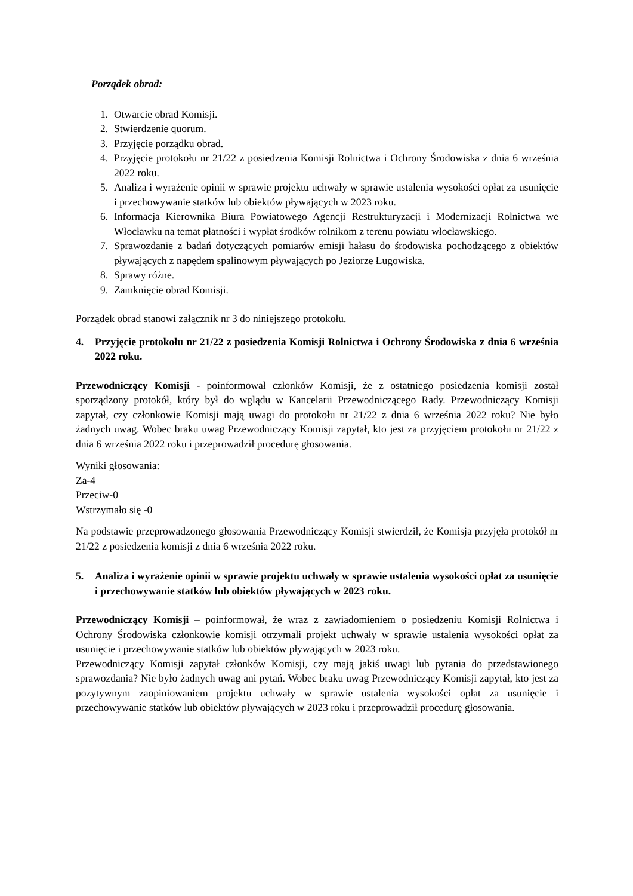Porządek obrad:
1. Otwarcie obrad Komisji.
2. Stwierdzenie quorum.
3. Przyjęcie porządku obrad.
4. Przyjęcie protokołu nr 21/22 z posiedzenia Komisji Rolnictwa i Ochrony Środowiska z dnia 6 września 2022 roku.
5. Analiza i wyrażenie opinii w sprawie projektu uchwały w sprawie ustalenia wysokości opłat za usunięcie i przechowywanie statków lub obiektów pływających w 2023 roku.
6. Informacja Kierownika Biura Powiatowego Agencji Restrukturyzacji i Modernizacji Rolnictwa we Włocławku na temat płatności i wypłat środków rolnikom z terenu powiatu włocławskiego.
7. Sprawozdanie z badań dotyczących pomiarów emisji hałasu do środowiska pochodzącego z obiektów pływających z napędem spalinowym pływających po Jeziorze Ługowiska.
8. Sprawy różne.
9. Zamknięcie obrad Komisji.
Porządek obrad stanowi załącznik nr 3 do niniejszego protokołu.
4. Przyjęcie protokołu nr 21/22 z posiedzenia Komisji Rolnictwa i Ochrony Środowiska z dnia 6 września 2022 roku.
Przewodniczący Komisji - poinformował członków Komisji, że z ostatniego posiedzenia komisji został sporządzony protokół, który był do wglądu w Kancelarii Przewodniczącego Rady. Przewodniczący Komisji zapytał, czy członkowie Komisji mają uwagi do protokołu nr 21/22 z dnia 6 września 2022 roku? Nie było żadnych uwag. Wobec braku uwag Przewodniczący Komisji zapytał, kto jest za przyjęciem protokołu nr 21/22 z dnia 6 września 2022 roku i przeprowadził procedurę głosowania.
Wyniki głosowania:
Za-4
Przeciw-0
Wstrzymało się -0
Na podstawie przeprowadzonego głosowania Przewodniczący Komisji stwierdził, że Komisja przyjęła protokół nr 21/22 z posiedzenia komisji z dnia 6 września 2022 roku.
5. Analiza i wyrażenie opinii w sprawie projektu uchwały w sprawie ustalenia wysokości opłat za usunięcie i przechowywanie statków lub obiektów pływających w 2023 roku.
Przewodniczący Komisji – poinformował, że wraz z zawiadomieniem o posiedzeniu Komisji Rolnictwa i Ochrony Środowiska członkowie komisji otrzymali projekt uchwały w sprawie ustalenia wysokości opłat za usunięcie i przechowywanie statków lub obiektów pływających w 2023 roku.
Przewodniczący Komisji zapytał członków Komisji, czy mają jakiś uwagi lub pytania do przedstawionego sprawozdania? Nie było żadnych uwag ani pytań. Wobec braku uwag Przewodniczący Komisji zapytał, kto jest za pozytywnym zaopiniowaniem projektu uchwały w sprawie ustalenia wysokości opłat za usunięcie i przechowywanie statków lub obiektów pływających w 2023 roku i przeprowadził procedurę głosowania.